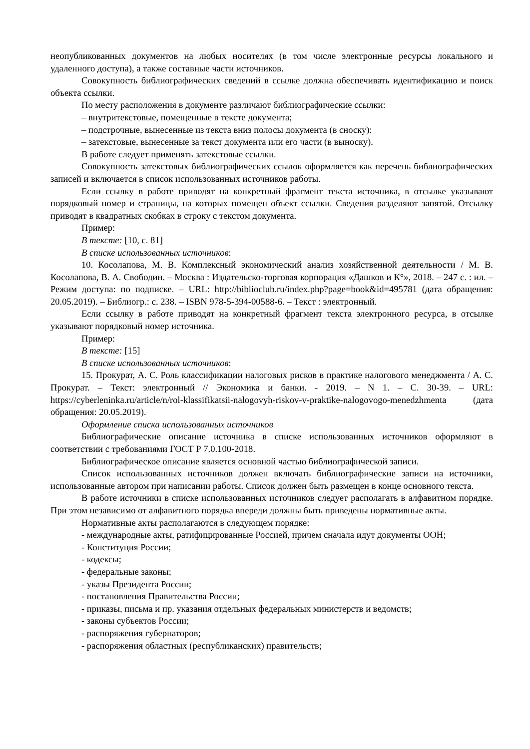неопубликованных документов на любых носителях (в том числе электронные ресурсы локального и удаленного доступа), а также составные части источников.
Совокупность библиографических сведений в ссылке должна обеспечивать идентификацию и поиск объекта ссылки.
По месту расположения в документе различают библиографические ссылки:
– внутритекстовые, помещенные в тексте документа;
– подстрочные, вынесенные из текста вниз полосы документа (в сноску):
– затекстовые, вынесенные за текст документа или его части (в выноску).
В работе следует применять затекстовые ссылки.
Совокупность затекстовых библиографических ссылок оформляется как перечень библиографических записей и включается в список использованных источников работы.
Если ссылку в работе приводят на конкретный фрагмент текста источника, в отсылке указывают порядковый номер и страницы, на которых помещен объект ссылки. Сведения разделяют запятой. Отсылку приводят в квадратных скобках в строку с текстом документа.
Пример:
В тексте: [10, с. 81]
В списке использованных источников:
10. Косолапова, М. В. Комплексный экономический анализ хозяйственной деятельности / М. В. Косолапова, В. А. Свободин. – Москва : Издательско-торговая корпорация «Дашков и К°», 2018. – 247 с. : ил. – Режим доступа: по подписке. – URL: http://biblioclub.ru/index.php?page=book&id=495781 (дата обращения: 20.05.2019). – Библиогр.: с. 238. – ISBN 978-5-394-00588-6. – Текст : электронный.
Если ссылку в работе приводят на конкретный фрагмент текста электронного ресурса, в отсылке указывают порядковый номер источника.
Пример:
В тексте: [15]
В списке использованных источников:
15. Прокурат, А. С. Роль классификации налоговых рисков в практике налогового менеджмента / А. С. Прокурат. – Текст: электронный // Экономика и банки. - 2019. – N 1. – С. 30-39. – URL: https://cyberleninka.ru/article/n/rol-klassifikatsii-nalogovyh-riskov-v-praktike-nalogovogo-menedzhmenta (дата обращения: 20.05.2019).
Оформление списка использованных источников
Библиографические описание источника в списке использованных источников оформляют в соответствии с требованиями ГОСТ Р 7.0.100-2018.
Библиографическое описание является основной частью библиографической записи.
Список использованных источников должен включать библиографические записи на источники, использованные автором при написании работы. Список должен быть размещен в конце основного текста.
В работе источники в списке использованных источников следует располагать в алфавитном порядке. При этом независимо от алфавитного порядка впереди должны быть приведены нормативные акты.
Нормативные акты располагаются в следующем порядке:
- международные акты, ратифицированные Россией, причем сначала идут документы ООН;
- Конституция России;
- кодексы;
- федеральные законы;
- указы Президента России;
- постановления Правительства России;
- приказы, письма и пр. указания отдельных федеральных министерств и ведомств;
- законы субъектов России;
- распоряжения губернаторов;
- распоряжения областных (республиканских) правительств;